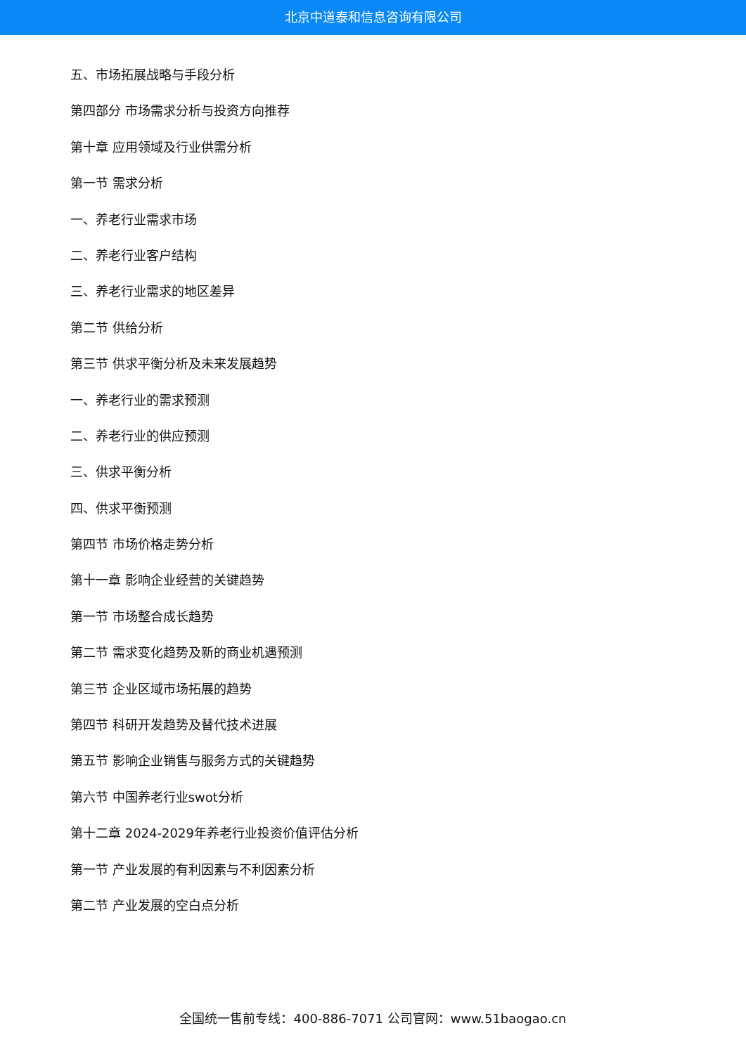北京中道泰和信息咨询有限公司
五、市场拓展战略与手段分析
第四部分 市场需求分析与投资方向推荐
第十章 应用领域及行业供需分析
第一节 需求分析
一、养老行业需求市场
二、养老行业客户结构
三、养老行业需求的地区差异
第二节 供给分析
第三节 供求平衡分析及未来发展趋势
一、养老行业的需求预测
二、养老行业的供应预测
三、供求平衡分析
四、供求平衡预测
第四节 市场价格走势分析
第十一章 影响企业经营的关键趋势
第一节 市场整合成长趋势
第二节 需求变化趋势及新的商业机遇预测
第三节 企业区域市场拓展的趋势
第四节 科研开发趋势及替代技术进展
第五节 影响企业销售与服务方式的关键趋势
第六节 中国养老行业swot分析
第十二章 2024-2029年养老行业投资价值评估分析
第一节 产业发展的有利因素与不利因素分析
第二节 产业发展的空白点分析
全国统一售前专线：400-886-7071 公司官网：www.51baogao.cn